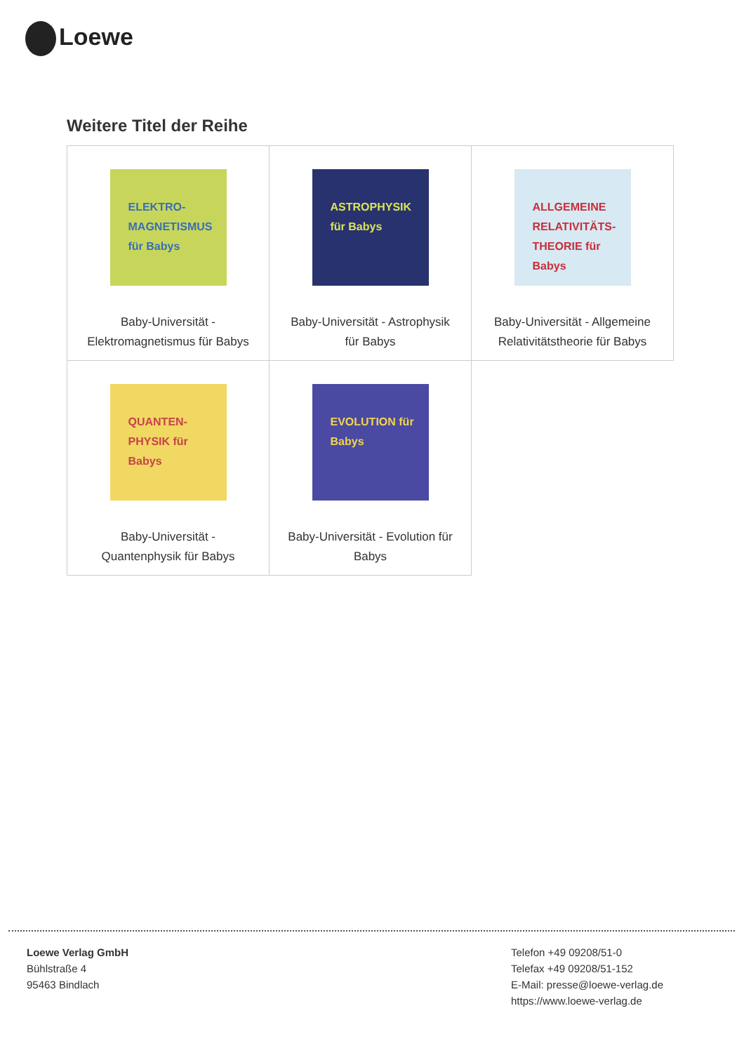Loewe
Weitere Titel der Reihe
| ELEKTRO-MAGNETISMUS für Babys Baby-Universität - Elektromagnetismus für Babys | ASTROPHYSIK für Babys Baby-Universität - Astrophysik für Babys | ALLGEMEINE RELATIVITÄTS-THEORIE für Babys Baby-Universität - Allgemeine Relativitätstheorie für Babys |
| QUANTEN-PHYSIK für Babys Baby-Universität - Quantenphysik für Babys | EVOLUTION für Babys Baby-Universität - Evolution für Babys | |
Loewe Verlag GmbH
Bühlstraße 4
95463 Bindlach
Telefon +49 09208/51-0
Telefax +49 09208/51-152
E-Mail: presse@loewe-verlag.de
https://www.loewe-verlag.de